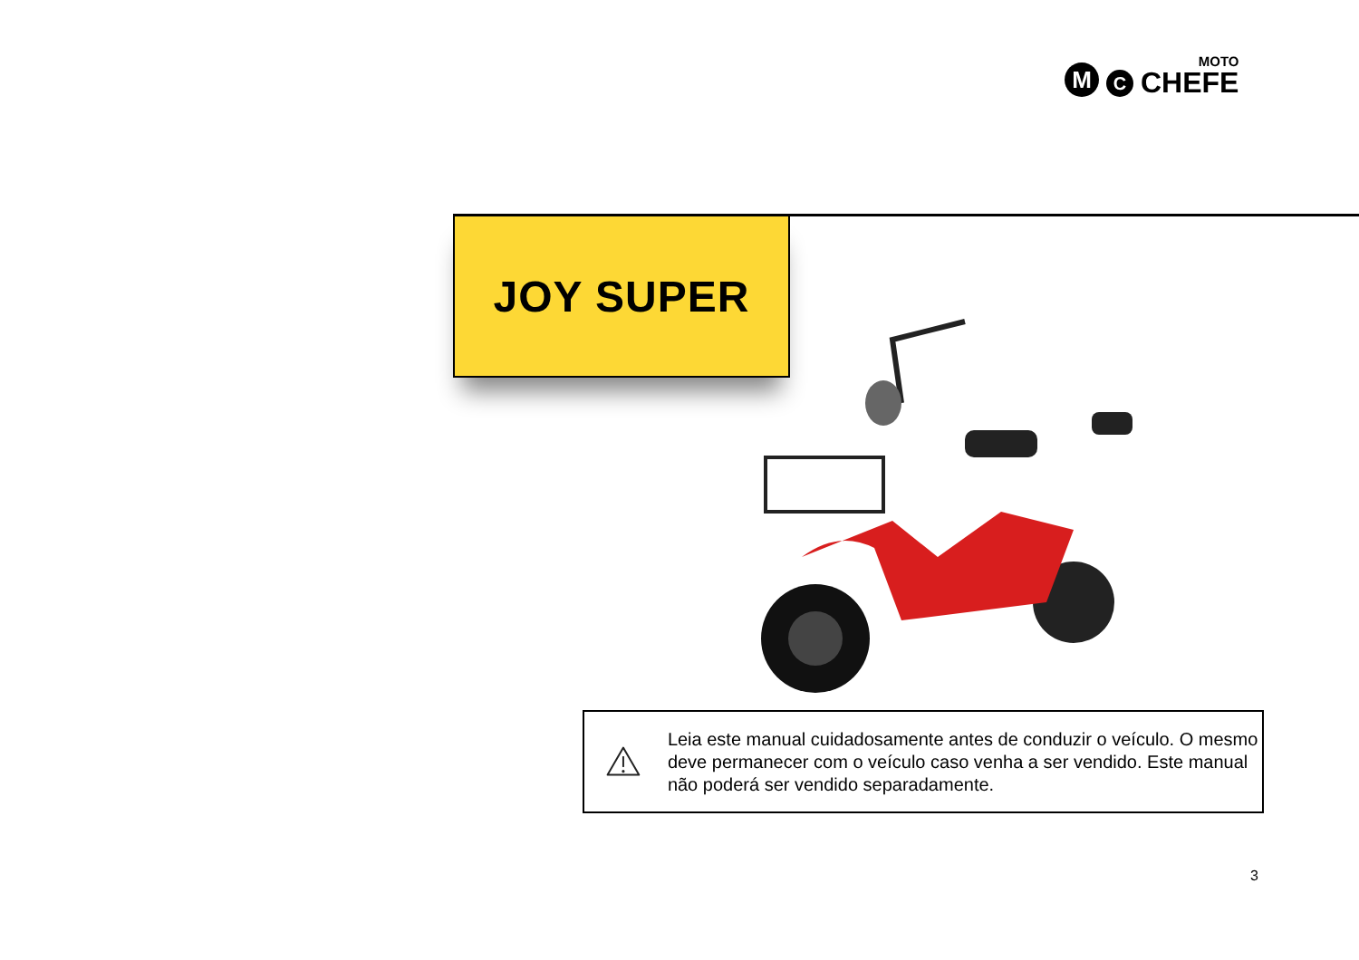M
C
MOTO
CHEFE
JOY SUPER
Leia este manual cuidadosamente antes de conduzir o veículo. O mesmo deve permanecer com o veículo caso venha a ser vendido. Este manual não poderá ser vendido separadamente.
3